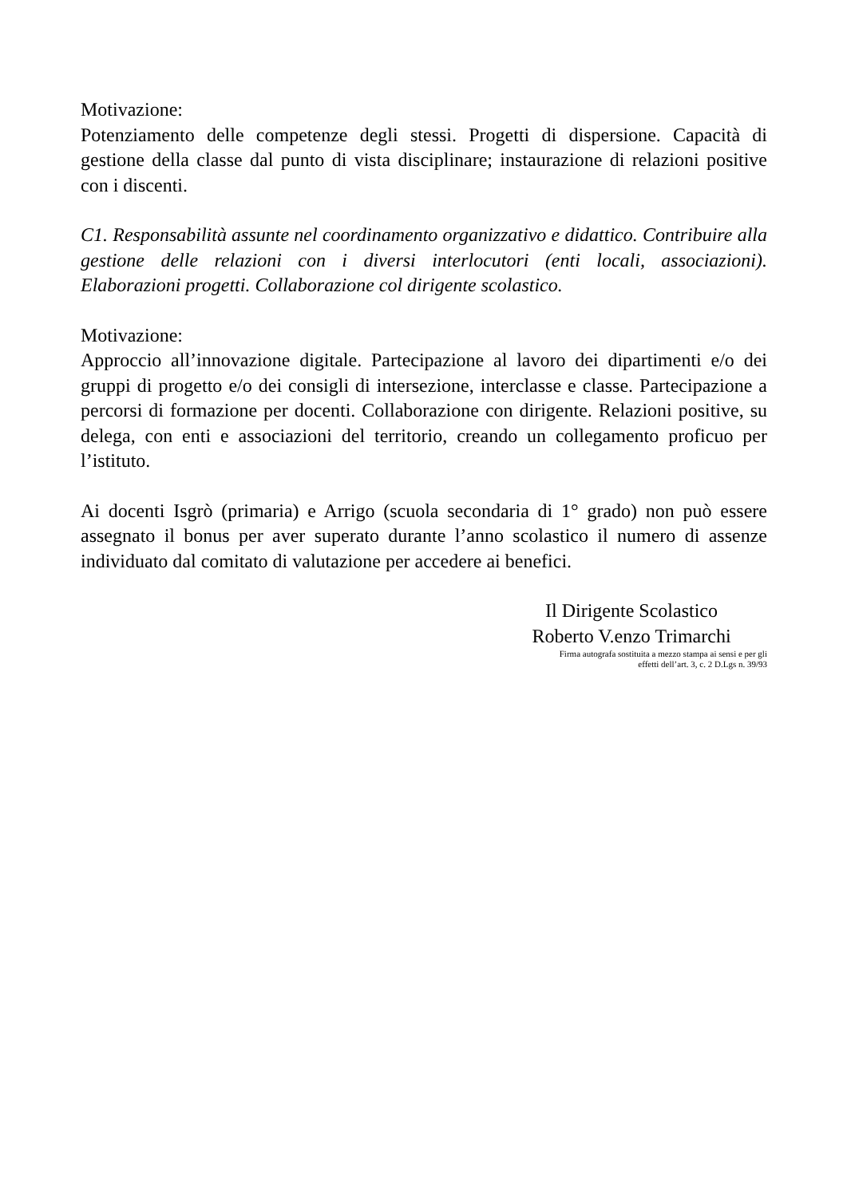Motivazione:
Potenziamento delle competenze degli stessi. Progetti di dispersione. Capacità di gestione della classe dal punto di vista disciplinare; instaurazione di relazioni positive con i discenti.
C1. Responsabilità assunte nel coordinamento organizzativo e didattico. Contribuire alla gestione delle relazioni con i diversi interlocutori (enti locali, associazioni). Elaborazioni progetti. Collaborazione col dirigente scolastico.
Motivazione:
Approccio all’innovazione digitale. Partecipazione al lavoro dei dipartimenti e/o dei gruppi di progetto e/o dei consigli di intersezione, interclasse e classe. Partecipazione a percorsi di formazione per docenti. Collaborazione con dirigente. Relazioni positive, su delega, con enti e associazioni del territorio, creando un collegamento proficuo per l’istituto.
Ai docenti Isgrò (primaria) e Arrigo (scuola secondaria di 1° grado) non può essere assegnato il bonus per aver superato durante l’anno scolastico il numero di assenze individuato dal comitato di valutazione per accedere ai benefici.
Il Dirigente Scolastico
Roberto V.enzo Trimarchi
Firma autografa sostituita a mezzo stampa ai sensi e per gli
effetti dell’art. 3, c. 2 D.Lgs n. 39/93